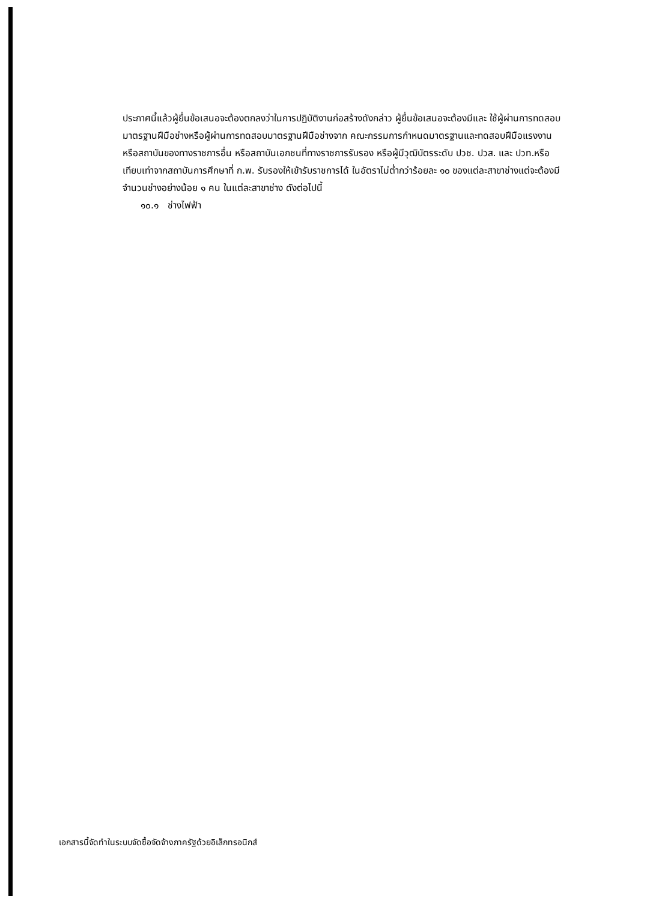ประกาศนี้แล้วผู้ยื่นข้อเสนอจะต้องตกลงว่าในการปฏิบัติงานก่อสร้างดังกล่าว ผู้ยื่นข้อเสนอจะต้องมีและ ใช้ผู้ผ่านการทดสอบมาตรฐานฝีมือช่างหรือผู้ผ่านการทดสอบมาตรฐานฝีมือช่างจาก คณะกรรมการกำหนดมาตรฐานและทดสอบฝีมือแรงงานหรือสถาบันของทางราชการอื่น หรือสถาบันเอกชนที่ทางราชการรับรอง หรือผู้มีวุฒิบัตรระดับ ปวช. ปวส. และ ปวท.หรือเทียบเท่าจากสถาบันการศึกษาที่ ก.พ. รับรองให้เข้ารับราชการได้ ในอัตราไม่ต่ำกว่าร้อยละ ๑๐ ของแต่ละสาขาช่างแต่จะต้องมีจำนวนช่างอย่างน้อย ๑ คน ในแต่ละสาขาช่าง ดังต่อไปนี้
๑๐.๑ ช่างไฟฟ้า
เอกสารนี้จัดทำในระบบจัดซื้อจัดจ้างภาครัฐด้วยอิเล็กทรอนิกส์